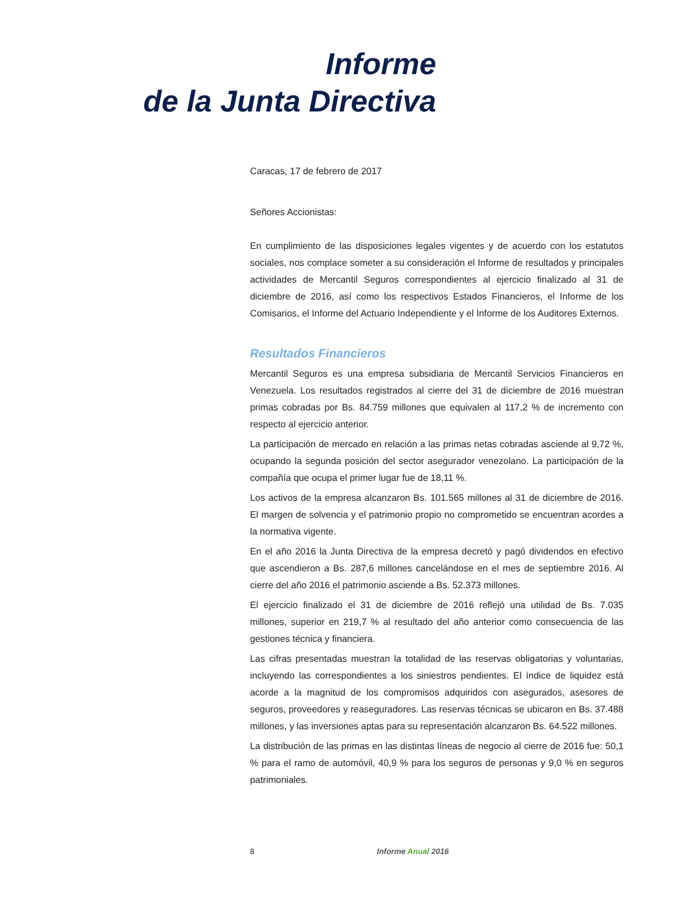Informe
de la Junta Directiva
Caracas, 17 de febrero de 2017
Señores Accionistas:
En cumplimiento de las disposiciones legales vigentes y de acuerdo con los estatutos sociales, nos complace someter a su consideración el Informe de resultados y principales actividades de Mercantil Seguros correspondientes al ejercicio finalizado al 31 de diciembre de 2016, así como los respectivos Estados Financieros, el Informe de los Comisarios, el Informe del Actuario Independiente y el Informe de los Auditores Externos.
Resultados Financieros
Mercantil Seguros es una empresa subsidiaria de Mercantil Servicios Financieros en Venezuela. Los resultados registrados al cierre del 31 de diciembre de 2016 muestran primas cobradas por Bs. 84.759 millones que equivalen al 117,2 % de incremento con respecto al ejercicio anterior.
La participación de mercado en relación a las primas netas cobradas asciende al 9,72 %, ocupando la segunda posición del sector asegurador venezolano. La participación de la compañía que ocupa el primer lugar fue de 18,11 %.
Los activos de la empresa alcanzaron Bs. 101.565 millones al 31 de diciembre de 2016. El margen de solvencia y el patrimonio propio no comprometido se encuentran acordes a la normativa vigente.
En el año 2016 la Junta Directiva de la empresa decretó y pagó dividendos en efectivo que ascendieron a Bs. 287,6 millones cancelándose en el mes de septiembre 2016. Al cierre del año 2016 el patrimonio asciende a Bs. 52.373 millones.
El ejercicio finalizado el 31 de diciembre de 2016 reflejó una utilidad de Bs. 7.035 millones, superior en 219,7 % al resultado del año anterior como consecuencia de las gestiones técnica y financiera.
Las cifras presentadas muestran la totalidad de las reservas obligatorias y voluntarias, incluyendo las correspondientes a los siniestros pendientes. El índice de liquidez está acorde a la magnitud de los compromisos adquiridos con asegurados, asesores de seguros, proveedores y reaseguradores. Las reservas técnicas se ubicaron en Bs. 37.488 millones, y las inversiones aptas para su representación alcanzaron Bs. 64.522 millones.
La distribución de las primas en las distintas líneas de negocio al cierre de 2016 fue: 50,1 % para el ramo de automóvil, 40,9 % para los seguros de personas y 9,0 % en seguros patrimoniales.
8 Informe Anual 2016